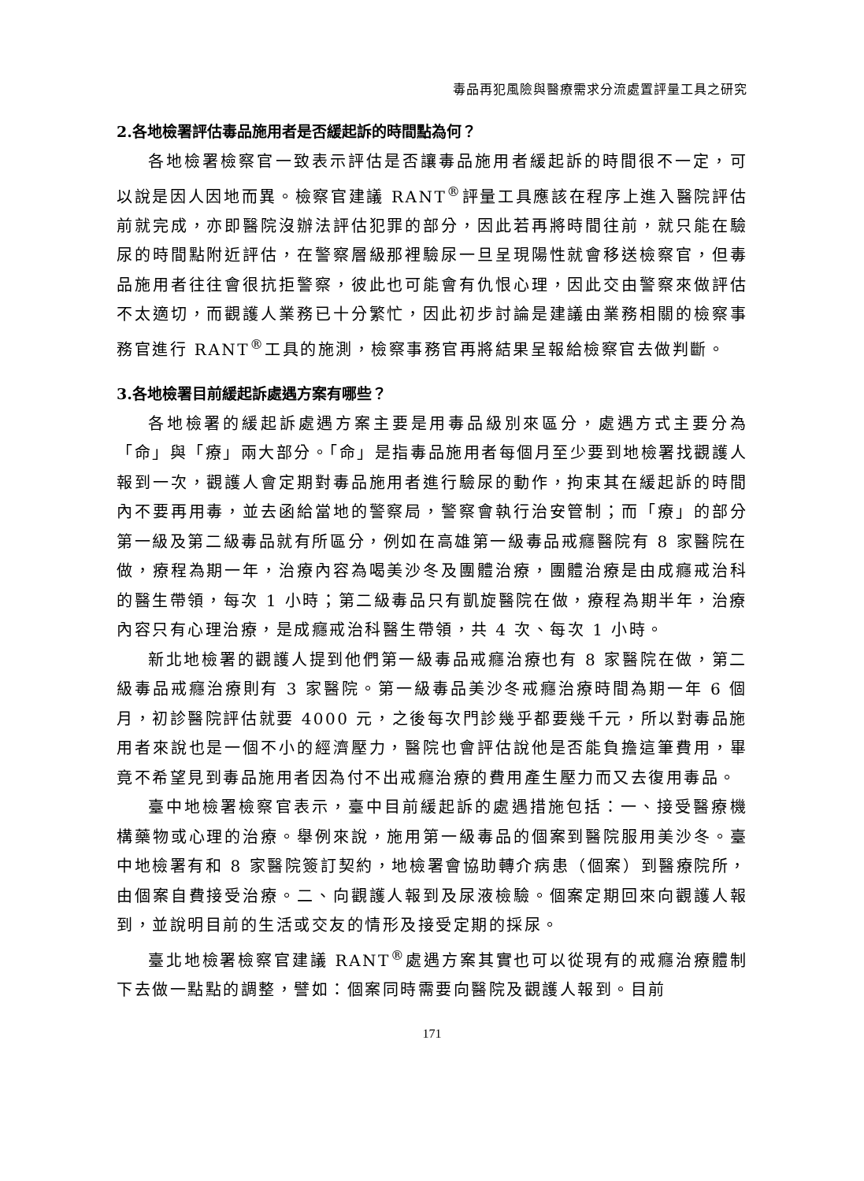毒品再犯風險與醫療需求分流處置評量工具之研究
2.各地檢署評估毒品施用者是否緩起訴的時間點為何？
各地檢署檢察官一致表示評估是否讓毒品施用者緩起訴的時間很不一定，可以說是因人因地而異。檢察官建議 RANT<sup>®</sup>評量工具應該在程序上進入醫院評估前就完成，亦即醫院沒辦法評估犯罪的部分，因此若再將時間往前，就只能在驗尿的時間點附近評估，在警察層級那裡驗尿一旦呈現陽性就會移送檢察官，但毒品施用者往往會很抗拒警察，彼此也可能會有仇恨心理，因此交由警察來做評估不太適切，而觀護人業務已十分繁忙，因此初步討論是建議由業務相關的檢察事務官進行 RANT<sup>®</sup>工具的施測，檢察事務官再將結果呈報給檢察官去做判斷。
3.各地檢署目前緩起訴處遇方案有哪些？
各地檢署的緩起訴處遇方案主要是用毒品級別來區分，處遇方式主要分為「命」與「療」兩大部分。「命」是指毒品施用者每個月至少要到地檢署找觀護人報到一次，觀護人會定期對毒品施用者進行驗尿的動作，拘束其在緩起訴的時間內不要再用毒，並去函給當地的警察局，警察會執行治安管制；而「療」的部分第一級及第二級毒品就有所區分，例如在高雄第一級毒品戒癮醫院有 8 家醫院在做，療程為期一年，治療內容為喝美沙冬及團體治療，團體治療是由成癮戒治科的醫生帶領，每次 1 小時；第二級毒品只有凱旋醫院在做，療程為期半年，治療內容只有心理治療，是成癮戒治科醫生帶領，共 4 次、每次 1 小時。
新北地檢署的觀護人提到他們第一級毒品戒癮治療也有 8 家醫院在做，第二級毒品戒癮治療則有 3 家醫院。第一級毒品美沙冬戒癮治療時間為期一年 6 個月，初診醫院評估就要 4000 元，之後每次門診幾乎都要幾千元，所以對毒品施用者來說也是一個不小的經濟壓力，醫院也會評估說他是否能負擔這筆費用，畢竟不希望見到毒品施用者因為付不出戒癮治療的費用產生壓力而又去復用毒品。
臺中地檢署檢察官表示，臺中目前緩起訴的處遇措施包括：一、接受醫療機構藥物或心理的治療。舉例來說，施用第一級毒品的個案到醫院服用美沙冬。臺中地檢署有和 8 家醫院簽訂契約，地檢署會協助轉介病患（個案）到醫療院所，由個案自費接受治療。二、向觀護人報到及尿液檢驗。個案定期回來向觀護人報到，並說明目前的生活或交友的情形及接受定期的採尿。
臺北地檢署檢察官建議 RANT<sup>®</sup>處遇方案其實也可以從現有的戒癮治療體制下去做一點點的調整，譬如：個案同時需要向醫院及觀護人報到。目前
171